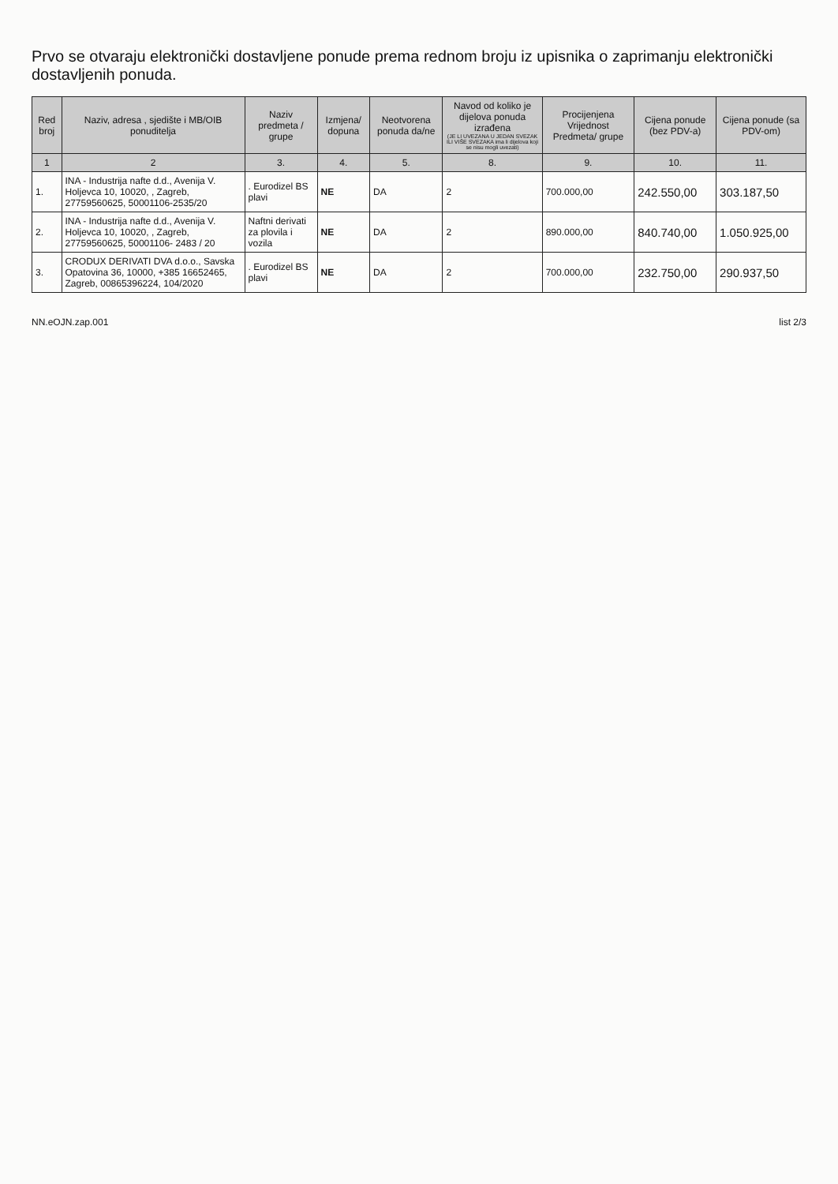Prvo se otvaraju elektronički dostavljene ponude prema rednom broju iz upisnika o zaprimanju elektronički dostavljenih ponuda.
| Red broj | Naziv, adresa , sjedište i MB/OIB ponuditelja | Naziv predmeta / grupe | Izmjena/ dopuna | Neotvorena ponuda da/ne | Navod od koliko je dijelova ponuda izrađena (JE LI UVEZANA U JEDAN SVEZAK ILI VIŠE SVEZAKA ima li dijelova koji se nisu mogli uvezati) | Procijenjena Vrijednost Predmeta/ grupe | Cijena ponude (bez PDV-a) | Cijena ponude (sa PDV-om) |
| --- | --- | --- | --- | --- | --- | --- | --- | --- |
| 1 | 2 | 3. | 4. | 5. | 8. | 9. | 10. | 11. |
| 1. | INA - Industrija nafte d.d., Avenija V. Holjevca 10, 10020, , Zagreb, 27759560625, 50001106-2535/20 | . Eurodizel BS plavi | NE | DA | 2 | 700.000,00 | 242.550,00 | 303.187,50 |
| 2. | INA - Industrija nafte d.d., Avenija V. Holjevca 10, 10020, , Zagreb, 27759560625, 50001106- 2483 / 20 | Naftni derivati za plovila i vozila | NE | DA | 2 | 890.000,00 | 840.740,00 | 1.050.925,00 |
| 3. | CRODUX DERIVATI DVA d.o.o., Savska Opatovina 36, 10000, +385 16652465, Zagreb, 00865396224, 104/2020 | . Eurodizel BS plavi | NE | DA | 2 | 700.000,00 | 232.750,00 | 290.937,50 |
NN.eOJN.zap.001 list 2/3